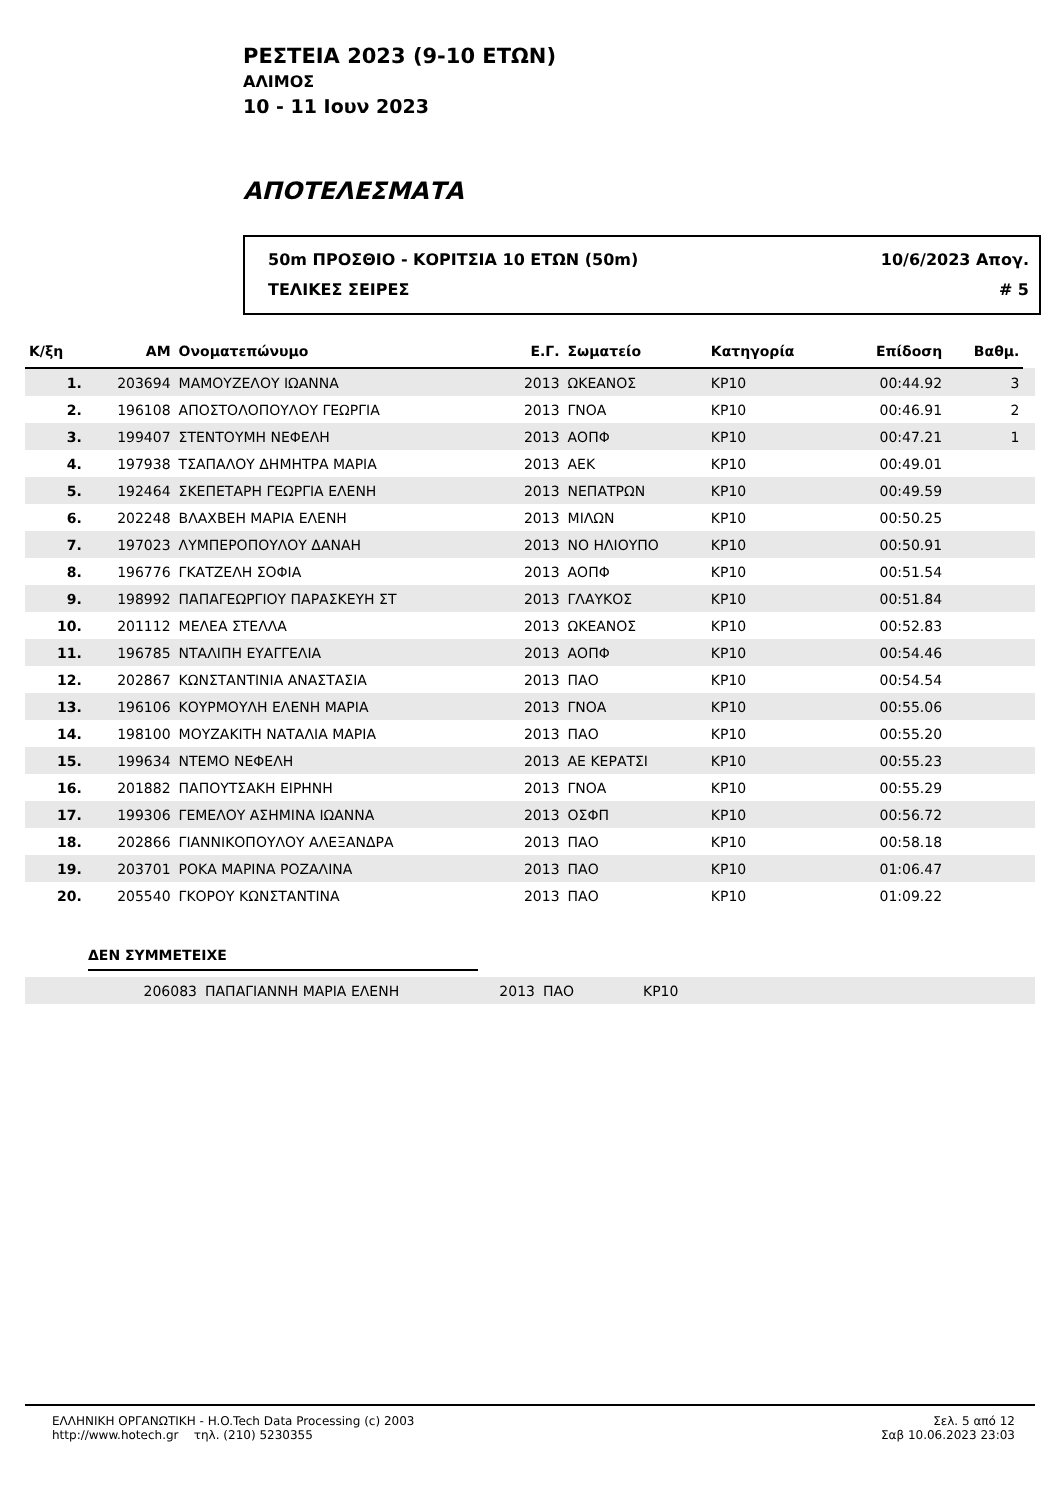ΡΕΣΤΕΙΑ 2023 (9-10 ΕΤΩΝ)
ΑΛΙΜΟΣ
10 - 11 Ιουν 2023
ΑΠΟΤΕΛΕΣΜΑΤΑ
50m ΠΡΟΣΘΙΟ - ΚΟΡΙΤΣΙΑ 10 ΕΤΩΝ (50m)
ΤΕΛΙΚΕΣ ΣΕΙΡΕΣ
10/6/2023 Απογ.
# 5
| Κ/ξη | ΑΜ | Ονοματεπώνυμο | Ε.Γ. | Σωματείο | Κατηγορία | Επίδοση | Βαθμ. | |
| --- | --- | --- | --- | --- | --- | --- | --- | --- |
| 1. | 203694 | ΜΑΜΟΥΖΕΛΟΥ ΙΩΑΝΝΑ | 2013 | ΩΚΕΑΝΟΣ | ΚΡ10 | 00:44.92 | 3 | |
| 2. | 196108 | ΑΠΟΣΤΟΛΟΠΟΥΛΟΥ ΓΕΩΡΓΙΑ | 2013 | ΓΝΟΑ | ΚΡ10 | 00:46.91 | 2 | |
| 3. | 199407 | ΣΤΕΝΤΟΥΜΗ ΝΕΦΕΛΗ | 2013 | ΑΟΠΦ | ΚΡ10 | 00:47.21 | 1 | |
| 4. | 197938 | ΤΣΑΠΑΛΟΥ ΔΗΜΗΤΡΑ ΜΑΡΙΑ | 2013 | ΑΕΚ | ΚΡ10 | 00:49.01 | | |
| 5. | 192464 | ΣΚΕΠΕΤΑΡΗ ΓΕΩΡΓΙΑ ΕΛΕΝΗ | 2013 | ΝΕΠΑΤΡΩΝ | ΚΡ10 | 00:49.59 | | |
| 6. | 202248 | ΒΛΑΧΒΕΗ ΜΑΡΙΑ ΕΛΕΝΗ | 2013 | ΜΙΛΩΝ | ΚΡ10 | 00:50.25 | | |
| 7. | 197023 | ΛΥΜΠΕΡΟΠΟΥΛΟΥ ΔΑΝΑΗ | 2013 | ΝΟ ΗΛΙΟΥΠΟ | ΚΡ10 | 00:50.91 | | |
| 8. | 196776 | ΓΚΑΤΖΕΛΗ ΣΟΦΙΑ | 2013 | ΑΟΠΦ | ΚΡ10 | 00:51.54 | | |
| 9. | 198992 | ΠΑΠΑΓΕΩΡΓΙΟΥ ΠΑΡΑΣΚΕΥΗ ΣΤ | 2013 | ΓΛΑΥΚΟΣ | ΚΡ10 | 00:51.84 | | |
| 10. | 201112 | ΜΕΛΕΑ ΣΤΕΛΛΑ | 2013 | ΩΚΕΑΝΟΣ | ΚΡ10 | 00:52.83 | | |
| 11. | 196785 | ΝΤΑΛΙΠΗ ΕΥΑΓΓΕΛΙΑ | 2013 | ΑΟΠΦ | ΚΡ10 | 00:54.46 | | |
| 12. | 202867 | ΚΩΝΣΤΑΝΤΙΝΙΑ ΑΝΑΣΤΑΣΙΑ | 2013 | ΠΑΟ | ΚΡ10 | 00:54.54 | | |
| 13. | 196106 | ΚΟΥΡΜΟΥΛΗ ΕΛΕΝΗ ΜΑΡΙΑ | 2013 | ΓΝΟΑ | ΚΡ10 | 00:55.06 | | |
| 14. | 198100 | ΜΟΥΖΑΚΙΤΗ ΝΑΤΑΛΙΑ ΜΑΡΙΑ | 2013 | ΠΑΟ | ΚΡ10 | 00:55.20 | | |
| 15. | 199634 | ΝΤΕΜΟ ΝΕΦΕΛΗ | 2013 | ΑΕ ΚΕΡΑΤΣΙ | ΚΡ10 | 00:55.23 | | |
| 16. | 201882 | ΠΑΠΟΥΤΣΑΚΗ ΕΙΡΗΝΗ | 2013 | ΓΝΟΑ | ΚΡ10 | 00:55.29 | | |
| 17. | 199306 | ΓΕΜΕΛΟΥ ΑΣΗΜΙΝΑ ΙΩΑΝΝΑ | 2013 | ΟΣΦΠ | ΚΡ10 | 00:56.72 | | |
| 18. | 202866 | ΓΙΑΝΝΙΚΟΠΟΥΛΟΥ ΑΛΕΞΑΝΔΡΑ | 2013 | ΠΑΟ | ΚΡ10 | 00:58.18 | | |
| 19. | 203701 | ΡΟΚΑ ΜΑΡΙΝΑ ΡΟΖΑΛΙΝΑ | 2013 | ΠΑΟ | ΚΡ10 | 01:06.47 | | |
| 20. | 205540 | ΓΚΟΡΟΥ ΚΩΝΣΤΑΝΤΙΝΑ | 2013 | ΠΑΟ | ΚΡ10 | 01:09.22 | | |
ΔΕΝ ΣΥΜΜΕΤΕΙΧΕ
| | 206083 | ΠΑΠΑΓΙΑΝΝΗ ΜΑΡΙΑ ΕΛΕΝΗ | 2013 | ΠΑΟ | ΚΡ10 |
ΕΛΛΗΝΙΚΗ ΟΡΓΑΝΩΤΙΚΗ - H.O.Tech Data Processing (c) 2003
http://www.hotech.gr τηλ. (210) 5230355
Σελ. 5 από 12
Σαβ 10.06.2023 23:03